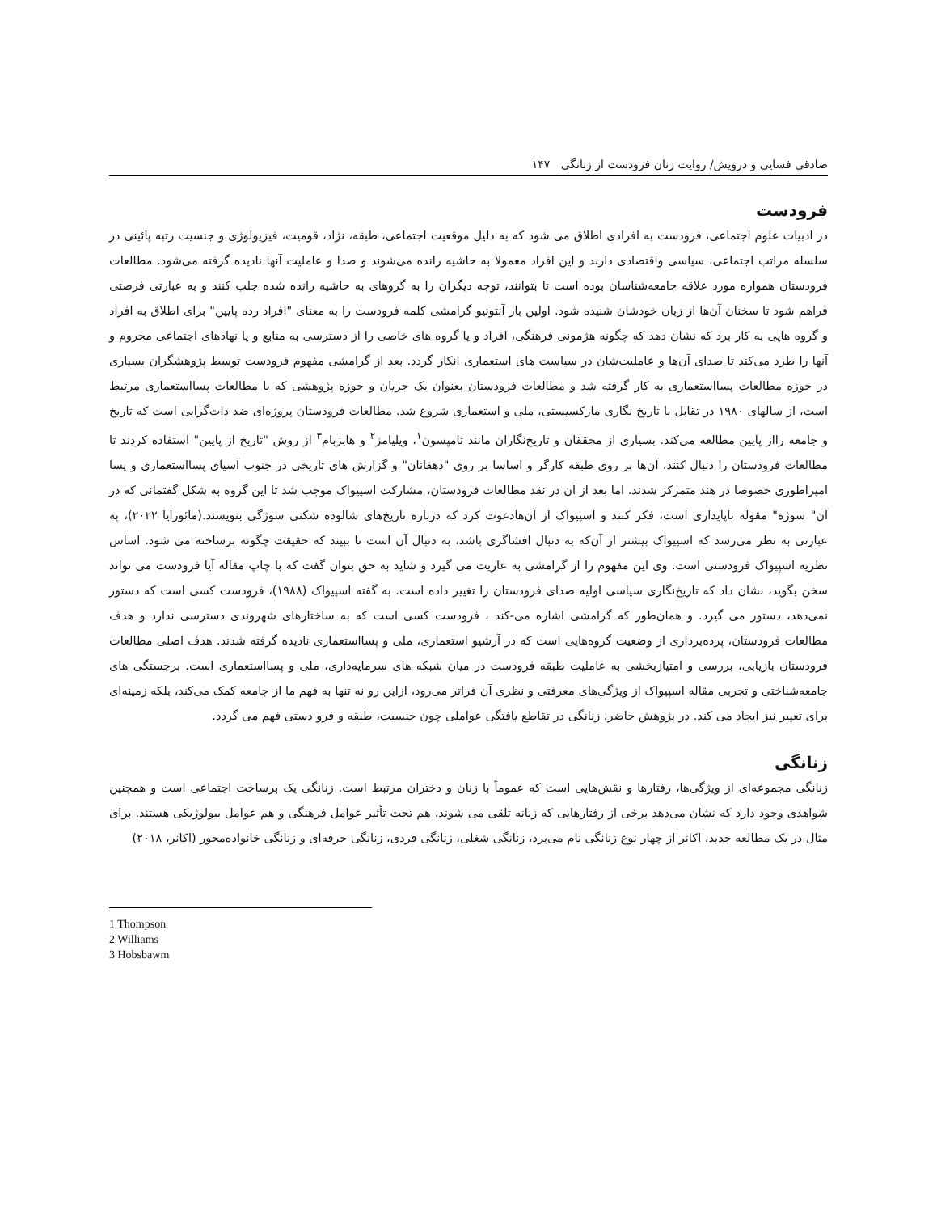صادقی فسایی و درویش/ روایت زنان فرودست از زنانگی ۱۴۷
فرودست
در ادبیات علوم اجتماعی، فرودست به افرادی اطلاق می شود که به دلیل موقعیت اجتماعی، طبقه، نژاد، قومیت، فیزیولوژی و جنسیت رتبه پائینی در سلسله مراتب اجتماعی، سیاسی واقتصادی دارند و این افراد معمولا به حاشیه رانده می‌شوند و صدا و عاملیت آنها نادیده گرفته می‌شود. مطالعات فرودستان همواره مورد علاقه جامعه‌شناسان بوده است تا بتوانند، توجه دیگران را به گروهای به حاشیه رانده شده جلب کنند و به عبارتی فرصتی فراهم شود تا سخنان آن‌ها از زبان خودشان شنیده شود. اولین بار آنتونیو گرامشی کلمه فرودست را به معنای "افراد رده پایین" برای اطلاق به افراد و گروه هایی به کار برد که نشان دهد که چگونه هژمونی فرهنگی، افراد و یا گروه های خاصی را از دسترسی به منابع و یا نهادهای اجتماعی محروم و آنها را طرد می‌کند تا صدای آن‌ها و عاملیت‌شان در سیاست های استعماری انکار گردد. بعد از گرامشی مفهوم فرودست توسط پژوهشگران بسیاری در حوزه مطالعات پسااستعماری به کار گرفته شد و مطالعات فرودستان بعنوان یک جریان و حوزه پژوهشی که با مطالعات پسااستعماری مرتبط است، از سالهای ۱۹۸۰ در تقابل با تاریخ نگاری مارکسیستی، ملی و استعماری شروع شد. مطالعات فرودستان پروژه‌ای ضد ذات‌گرایی است که تاریخ و جامعه رااز پایین مطالعه می‌کند. بسیاری از محققان و تاریخ‌نگاران مانند تامپسون<sup>۱</sup>، ویلیامز<sup>۲</sup> و هابزبام<sup>۳</sup> از روش "تاریخ از پایین" استفاده کردند تا مطالعات فرودستان را دنبال کنند، آن‌ها بر روی طبقه کارگر و اساسا بر روی "دهقانان" و گزارش های تاریخی در جنوب آسیای پسااستعماری و پسا امپراطوری خصوصا در هند متمرکز شدند. اما بعد از آن در نقد مطالعات فرودستان، مشارکت اسپیواک موجب شد تا این گروه به شکل گفتمانی که در آن" سوژه" مقوله ناپایداری است، فکر کنند و اسپیواک از آن‌هادعوت کرد که درباره تاریخ‌های شالوده شکنی سوژگی بنویسند.(مائورایا ۲۰۲۲)، به عبارتی به نظر می‌رسد که اسپیواک بیشتر از آن‌که به دنبال افشاگری باشد، به دنبال آن است تا ببیند که حقیقت چگونه برساخته می شود. اساس نظریه اسپیواک فرودستی است. وی این مفهوم را از گرامشی به عاریت می گیرد و شاید به حق بتوان گفت که با چاپ مقاله آیا فرودست می تواند سخن بگوید، نشان داد که تاریخ‌نگاری سیاسی اولیه صدای فرودستان را تغییر داده است. به گفته اسپیواک (۱۹۸۸)، فرودست کسی است که دستور نمی‌دهد، دستور می گیرد. و همان‌طور که گرامشی اشاره می-کند ، فرودست کسی است که به ساختارهای شهروندی دسترسی ندارد و هدف مطالعات فرودستان، پرده‌برداری از وضعیت گروه‌هایی است که در آرشیو استعماری، ملی و پسااستعماری نادیده گرفته شدند. هدف اصلی مطالعات فرودستان بازیابی، بررسی و امتیازبخشی به عاملیت طبقه فرودست در میان شبکه های سرمایه‌داری، ملی و پسااستعماری است. برجستگی های جامعه‌شناختی و تجربی مقاله اسپیواک از ویژگی‌های معرفتی و نظری آن فراتر می‌رود، ازاین رو نه تنها به فهم ما از جامعه کمک می‌کند، بلکه زمینه‌ای برای تغییر نیز ایجاد می کند. در پژوهش حاضر، زنانگی در تقاطع یافتگی عواملی چون جنسیت، طبقه و فرو دستی فهم می گردد.
زنانگی
زنانگی مجموعه‌ای از ویژگی‌ها، رفتارها و نقش‌هایی است که عموماً با زنان و دختران مرتبط است. زنانگی یک برساخت اجتماعی است و همچنین شواهدی وجود دارد که نشان می‌دهد برخی از رفتارهایی که زنانه تلقی می شوند، هم تحت تأثیر عوامل فرهنگی و هم عوامل بیولوژیکی هستند. برای مثال در یک مطالعه جدید، اکانر از چهار نوع زنانگی نام می‌برد، زنانگی شغلی، زنانگی فردی، زنانگی حرفه‌ای و زنانگی خانواده‌محور (اکانر، ۲۰۱۸)
1 Thompson
2 Williams
3 Hobsbawm